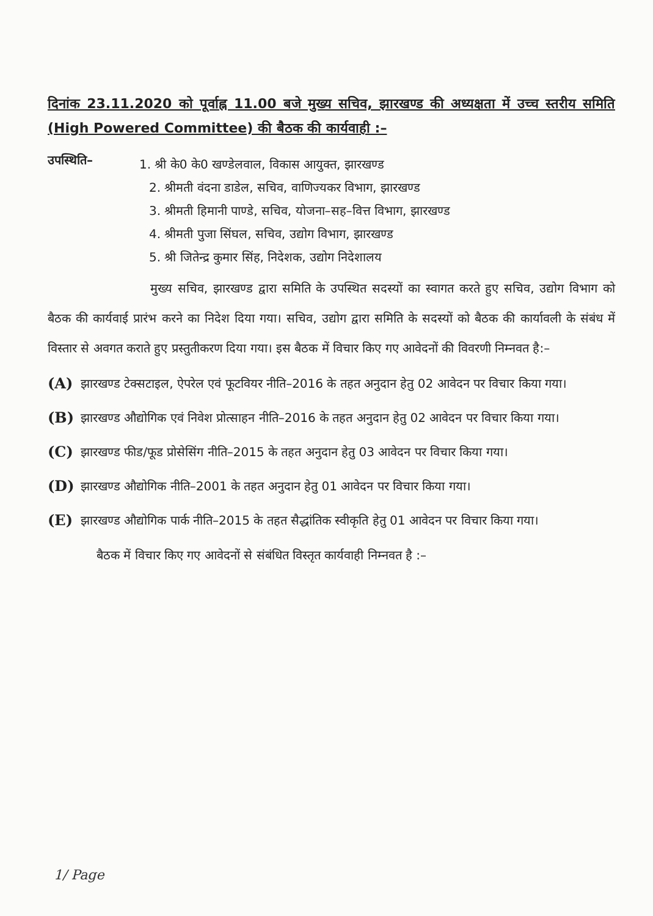दिनांक 23.11.2020 को पूर्वाह्न 11.00 बजे मुख्य सचिव, झारखण्ड की अध्यक्षता में उच्च स्तरीय समिति (High Powered Committee) की बैठक की कार्यवाही :–
उपस्थिति–
1. श्री के0 के0 खण्डेलवाल, विकास आयुक्त, झारखण्ड
2. श्रीमती वंदना डाडेल, सचिव, वाणिज्यकर विभाग, झारखण्ड
3. श्रीमती हिमानी पाण्डे, सचिव, योजना–सह–वित्त विभाग, झारखण्ड
4. श्रीमती पुजा सिंघल, सचिव, उद्योग विभाग, झारखण्ड
5. श्री जितेन्द्र कुमार सिंह, निदेशक, उद्योग निदेशालय
मुख्य सचिव, झारखण्ड द्वारा समिति के उपस्थित सदस्यों का स्वागत करते हुए सचिव, उद्योग विभाग को बैठक की कार्यवाई प्रारंभ करने का निदेश दिया गया। सचिव, उद्योग द्वारा समिति के सदस्यों को बैठक की कार्यावली के संबंध में विस्तार से अवगत कराते हुए प्रस्तुतीकरण दिया गया। इस बैठक में विचार किए गए आवेदनों की विवरणी निम्नवत है:–
(A) झारखण्ड टेक्सटाइल, ऐपरेल एवं फूटवियर नीति–2016 के तहत अनुदान हेतु 02 आवेदन पर विचार किया गया।
(B) झारखण्ड औद्योगिक एवं निवेश प्रोत्साहन नीति–2016 के तहत अनुदान हेतु 02 आवेदन पर विचार किया गया।
(C) झारखण्ड फीड/फूड प्रोसेसिंग नीति–2015 के तहत अनुदान हेतु 03 आवेदन पर विचार किया गया।
(D) झारखण्ड औद्योगिक नीति–2001 के तहत अनुदान हेतु 01 आवेदन पर विचार किया गया।
(E) झारखण्ड औद्योगिक पार्क नीति–2015 के तहत सैद्धांतिक स्वीकृति हेतु 01 आवेदन पर विचार किया गया।
बैठक में विचार किए गए आवेदनों से संबंधित विस्तृत कार्यवाही निम्नवत है :–
1/ Page